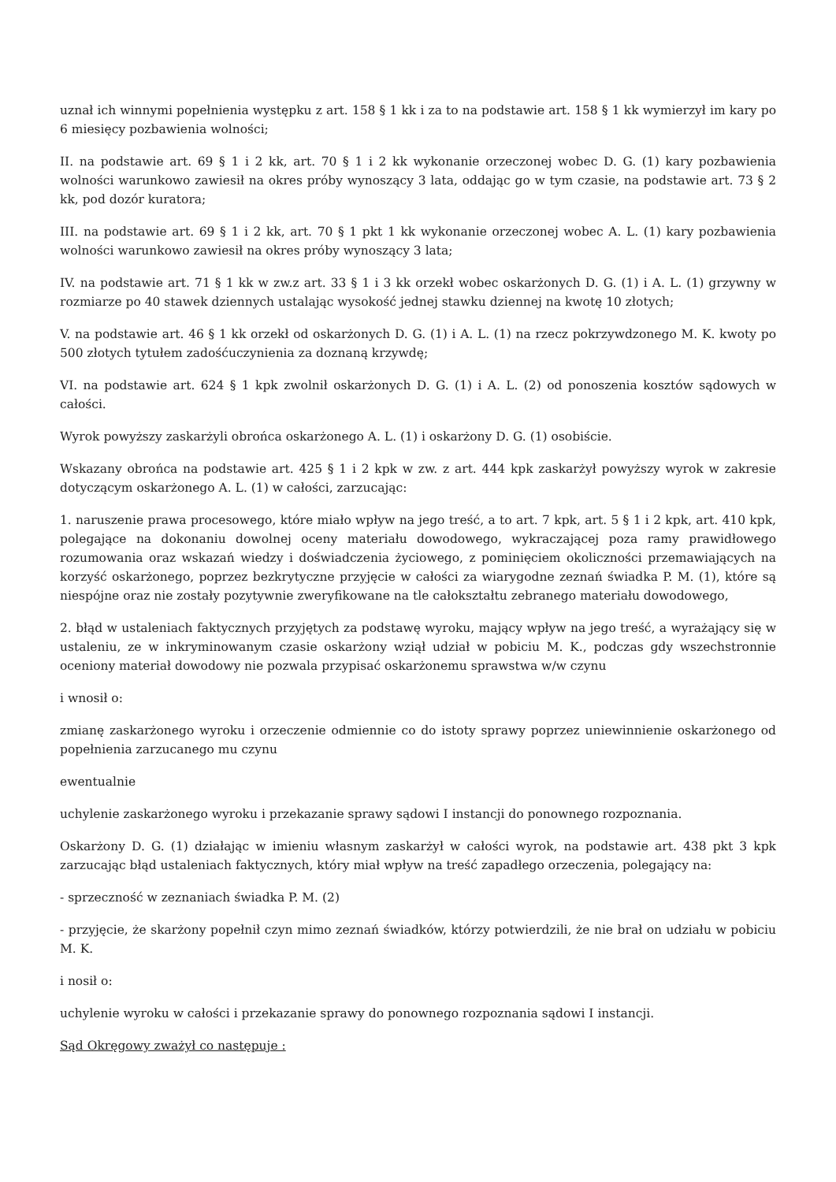uznał ich winnymi popełnienia występku z art. 158 § 1 kk i za to na podstawie art. 158 § 1 kk wymierzył im kary po 6 miesięcy pozbawienia wolności;
II. na podstawie art. 69 § 1 i 2 kk, art. 70 § 1 i 2 kk wykonanie orzeczonej wobec D. G. (1) kary pozbawienia wolności warunkowo zawiesił na okres próby wynoszący 3 lata, oddając go w tym czasie, na podstawie art. 73 § 2 kk, pod dozór kuratora;
III. na podstawie art. 69 § 1 i 2 kk, art. 70 § 1 pkt 1 kk wykonanie orzeczonej wobec A. L. (1) kary pozbawienia wolności warunkowo zawiesił na okres próby wynoszący 3 lata;
IV. na podstawie art. 71 § 1 kk w zw.z art. 33 § 1 i 3 kk orzekł wobec oskarżonych D. G. (1) i A. L. (1) grzywny w rozmiarze po 40 stawek dziennych ustalając wysokość jednej stawku dziennej na kwotę 10 złotych;
V. na podstawie art. 46 § 1 kk orzekł od oskarżonych D. G. (1) i A. L. (1) na rzecz pokrzywdzonego M. K. kwoty po 500 złotych tytułem zadośćuczynienia za doznaną krzywdę;
VI. na podstawie art. 624 § 1 kpk zwolnił oskarżonych D. G. (1) i A. L. (2) od ponoszenia kosztów sądowych w całości.
Wyrok powyższy zaskarżyli obrońca oskarżonego A. L. (1) i oskarżony D. G. (1) osobiście.
Wskazany obrońca na podstawie art. 425 § 1 i 2 kpk w zw. z art. 444 kpk zaskarżył powyższy wyrok w zakresie dotyczącym oskarżonego A. L. (1) w całości, zarzucając:
1. naruszenie prawa procesowego, które miało wpływ na jego treść, a to art. 7 kpk, art. 5 § 1 i 2 kpk, art. 410 kpk, polegające na dokonaniu dowolnej oceny materiału dowodowego, wykraczającej poza ramy prawidłowego rozumowania oraz wskazań wiedzy i doświadczenia życiowego, z pominięciem okoliczności przemawiających na korzyść oskarżonego, poprzez bezkrytyczne przyjęcie w całości za wiarygodne zeznań świadka P. M. (1), które są niespójne oraz nie zostały pozytywnie zweryfikowane na tle całokształtu zebranego materiału dowodowego,
2. błąd w ustaleniach faktycznych przyjętych za podstawę wyroku, mający wpływ na jego treść, a wyrażający się w ustaleniu, ze w inkryminowanym czasie oskarżony wziął udział w pobiciu M. K., podczas gdy wszechstronnie oceniony materiał dowodowy nie pozwala przypisać oskarżonemu sprawstwa w/w czynu
i wnosił o:
zmianę zaskarżonego wyroku i orzeczenie odmiennie co do istoty sprawy poprzez uniewinnienie oskarżonego od popełnienia zarzucanego mu czynu
ewentualnie
uchylenie zaskarżonego wyroku i przekazanie sprawy sądowi I instancji do ponownego rozpoznania.
Oskarżony D. G. (1) działając w imieniu własnym zaskarżył w całości wyrok, na podstawie art. 438 pkt 3 kpk zarzucając błąd ustaleniach faktycznych, który miał wpływ na treść zapadłego orzeczenia, polegający na:
- sprzeczność w zeznaniach świadka P. M. (2)
- przyjęcie, że skarżony popełnił czyn mimo zeznań świadków, którzy potwierdzili, że nie brał on udziału w pobiciu M. K.
i nosił o:
uchylenie wyroku w całości i przekazanie sprawy do ponownego rozpoznania sądowi I instancji.
Sąd Okręgowy zważył co następuje :